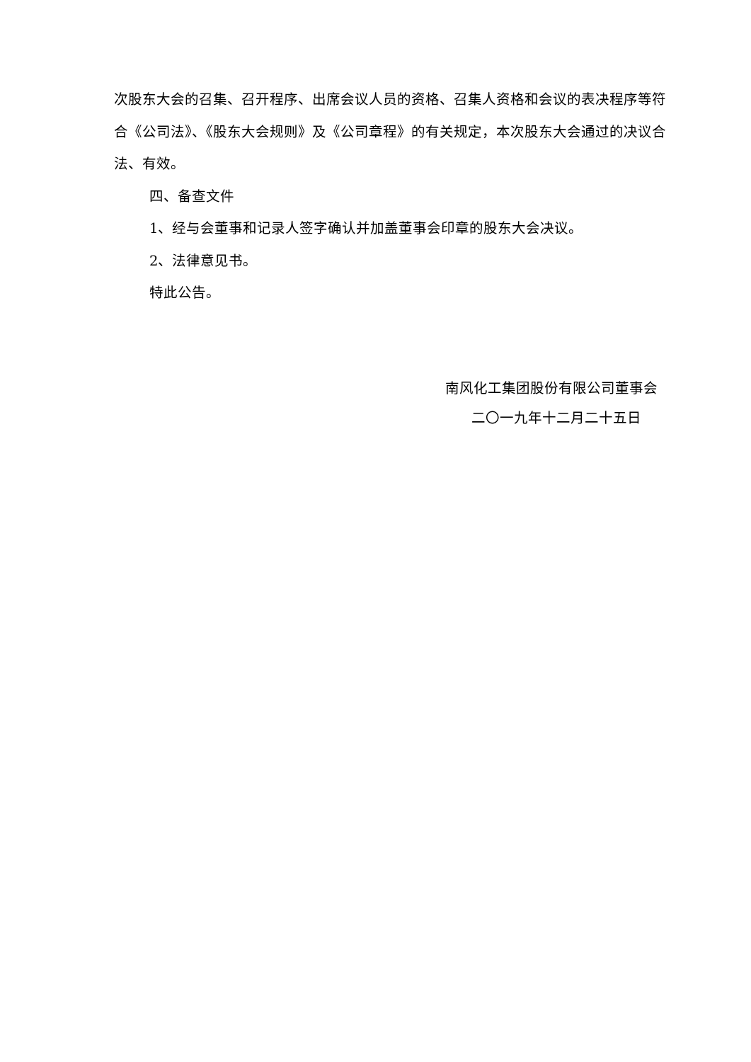次股东大会的召集、召开程序、出席会议人员的资格、召集人资格和会议的表决程序等符合《公司法》、《股东大会规则》及《公司章程》的有关规定，本次股东大会通过的决议合法、有效。
四、备查文件
1、经与会董事和记录人签字确认并加盖董事会印章的股东大会决议。
2、法律意见书。
特此公告。
南风化工集团股份有限公司董事会
二〇一九年十二月二十五日